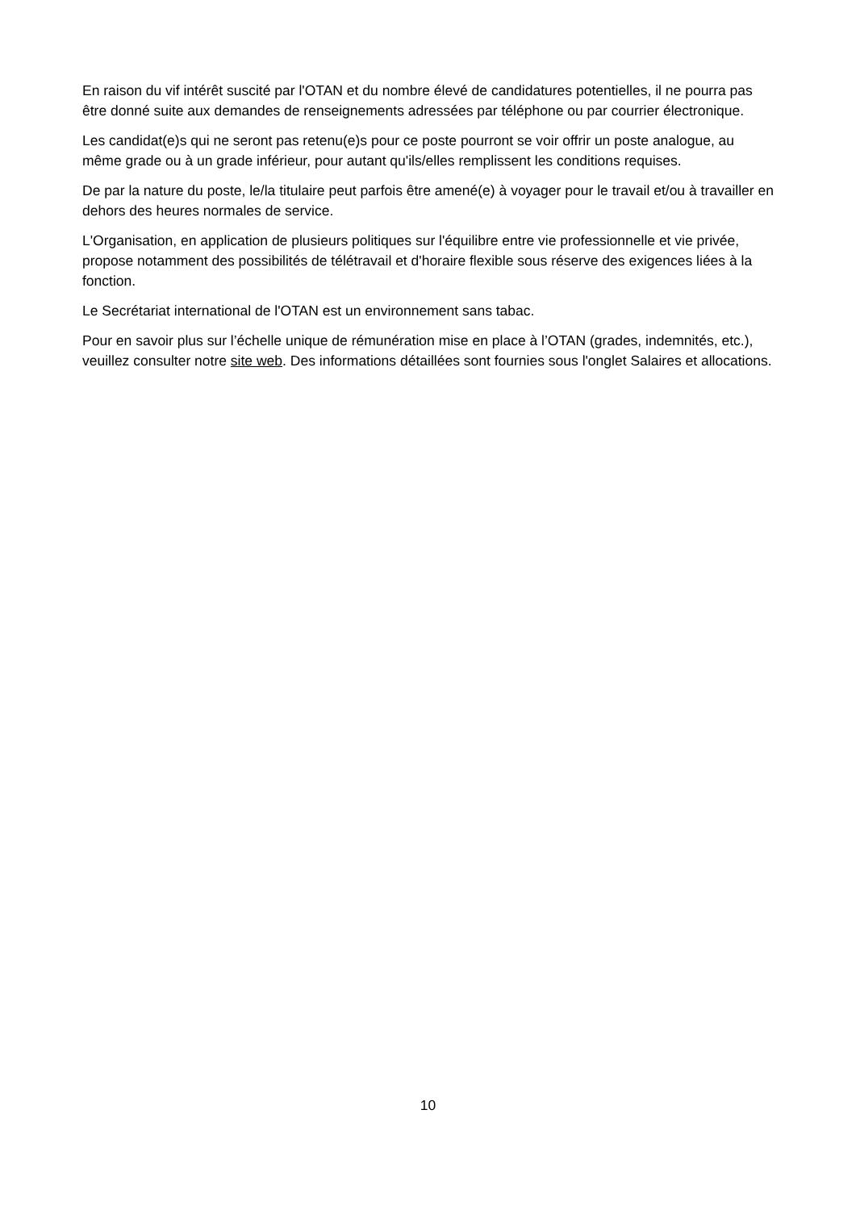En raison du vif intérêt suscité par l'OTAN et du nombre élevé de candidatures potentielles, il ne pourra pas être donné suite aux demandes de renseignements adressées par téléphone ou par courrier électronique.
Les candidat(e)s qui ne seront pas retenu(e)s pour ce poste pourront se voir offrir un poste analogue, au même grade ou à un grade inférieur, pour autant qu'ils/elles remplissent les conditions requises.
De par la nature du poste, le/la titulaire peut parfois être amené(e) à voyager pour le travail et/ou à travailler en dehors des heures normales de service.
L'Organisation, en application de plusieurs politiques sur l'équilibre entre vie professionnelle et vie privée, propose notamment des possibilités de télétravail et d'horaire flexible sous réserve des exigences liées à la fonction.
Le Secrétariat international de l'OTAN est un environnement sans tabac.
Pour en savoir plus sur l’échelle unique de rémunération mise en place à l’OTAN (grades, indemnités, etc.), veuillez consulter notre site web. Des informations détaillées sont fournies sous l'onglet Salaires et allocations.
10